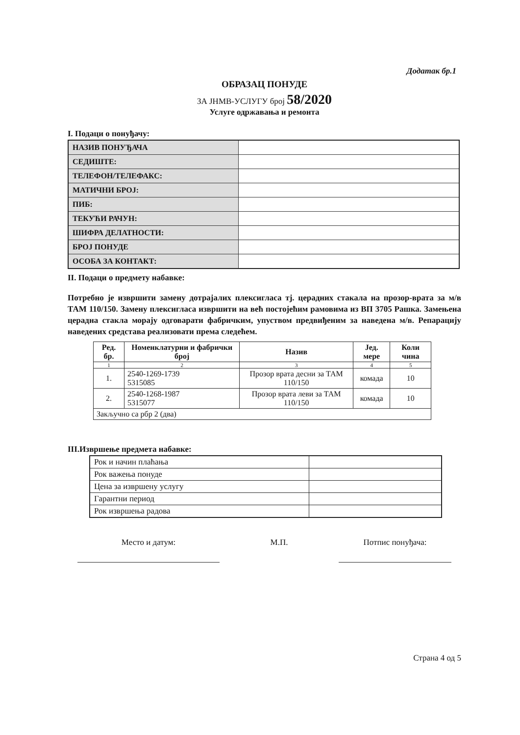Додатак бр.1
ОБРАЗАЦ ПОНУДЕ
ЗА ЈНМВ-УСЛУГУ број 58/2020
Услуге одржавања и ремонта
I. Подаци о понуђачу:
| НАЗИВ ПОНУЂАЧА | |
| СЕДИШТЕ: | |
| ТЕЛЕФОН/ТЕЛЕФАКС: | |
| МАТИЧНИ БРОЈ: | |
| ПИБ: | |
| ТЕКУЋИ РАЧУН: | |
| ШИФРА ДЕЛАТНОСТИ: | |
| БРОЈ ПОНУДЕ | |
| ОСОБА ЗА КОНТАКТ: | |
II. Подаци о предмету набавке:
Потребно је извршити замену дотрајалих плексигласа тј. церадних стакала на прозор-врата за м/в ТАМ 110/150. Замену плексигласа извршити на већ постојећим рамовима из ВП 3705 Рашка. Замењена церадна стакла морају одговарати фабричким, упуством предвиђеним за наведена м/в. Репарацију наведених средстава реализовати према следећем.
| Ред. бр. | Номенклатурни и фабрички број | Назив | Јед. мере | Коли чина |
| --- | --- | --- | --- | --- |
| 1 | 2 | 3 | 4 | 5 |
| 1. | 2540-1269-1739 5315085 | Прозор врата десни за ТАМ 110/150 | комада | 10 |
| 2. | 2540-1268-1987 5315077 | Прозор врата леви за ТАМ 110/150 | комада | 10 |
| Закључно са рбр 2 (два) | | | | |
III.Извршење предмета набавке:
| Рок и начин плаћања | |
| Рок важења понуде | |
| Цена за извршену услугу | |
| Гарантни период | |
| Рок извршења радова | |
Место и датум: М.П. Потпис понуђача:
Страна 4 од 5